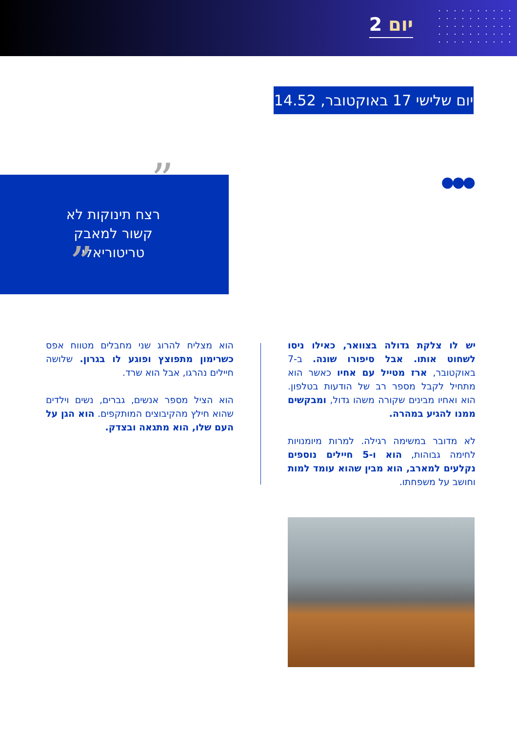יום 2
יום שלישי 17 באוקטובר, 14.52
●●●
”
רצח תינוקות לא קשור למאבק טריטוריאלי
„
יש לו צלקת גדולה בצוואר, כאילו ניסו לשחוט אותו. אבל סיפורו שונה. ב-7 באוקטובר, ארז מטייל עם אחיו כאשר הוא מתחיל לקבל מספר רב של הודעות בטלפון. הוא ואחיו מבינים שקורה משהו גדול, ומבקשים ממנו להגיע במהרה.
לא מדובר במשימה רגילה. למרות מיומנויות לחימה גבוהות, הוא ו-5 חיילים נוספים נקלעים למארב, הוא מבין שהוא עומד למות וחושב על משפחתו.
הוא מצליח להרוג שני מחבלים מטווח אפס כשרימון מתפוצץ ופוגע לו בגרון. שלושה חיילים נהרגו, אבל הוא שרד.
הוא הציל מספר אנשים, גברים, נשים וילדים שהוא חילץ מהקיבוצים המותקפים. הוא הגן על העם שלו, הוא מתגאה ובצדק.